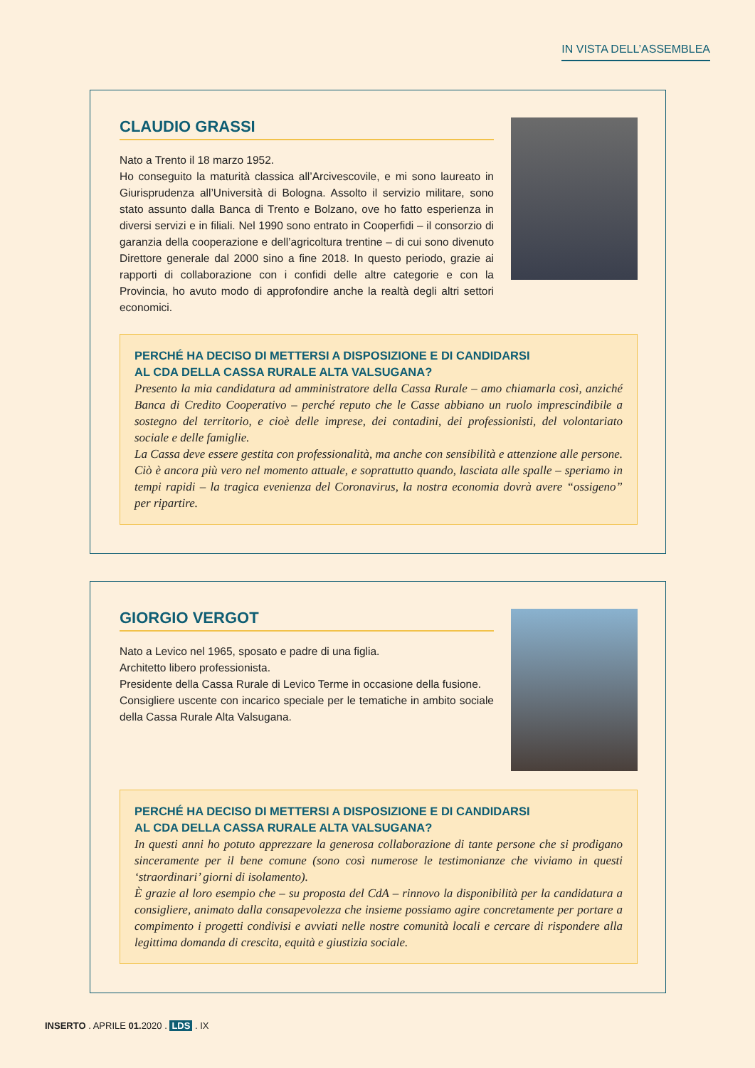IN VISTA DELL’ASSEMBLEA
CLAUDIO GRASSI
Nato a Trento il 18 marzo 1952.
Ho conseguito la maturità classica all’Arcivescovile, e mi sono laureato in Giurisprudenza all’Università di Bologna. Assolto il servizio militare, sono stato assunto dalla Banca di Trento e Bolzano, ove ho fatto esperienza in diversi servizi e in filiali. Nel 1990 sono entrato in Cooperfidi – il consorzio di garanzia della cooperazione e dell’agricoltura trentine – di cui sono divenuto Direttore generale dal 2000 sino a fine 2018. In questo periodo, grazie ai rapporti di collaborazione con i confidi delle altre categorie e con la Provincia, ho avuto modo di approfondire anche la realtà degli altri settori economici.
PERCHÉ HA DECISO DI METTERSI A DISPOSIZIONE E DI CANDIDARSI
AL CDA DELLA CASSA RURALE ALTA VALSUGANA?
Presento la mia candidatura ad amministratore della Cassa Rurale – amo chiamarla così, anziché Banca di Credito Cooperativo – perché reputo che le Casse abbiano un ruolo imprescindibile a sostegno del territorio, e cioè delle imprese, dei contadini, dei professionisti, del volontariato sociale e delle famiglie.
La Cassa deve essere gestita con professionalità, ma anche con sensibilità e attenzione alle persone. Ciò è ancora più vero nel momento attuale, e soprattutto quando, lasciata alle spalle – speriamo in tempi rapidi – la tragica evenienza del Coronavirus, la nostra economia dovrà avere “ossigeno” per ripartire.
GIORGIO VERGOT
Nato a Levico nel 1965, sposato e padre di una figlia.
Architetto libero professionista.
Presidente della Cassa Rurale di Levico Terme in occasione della fusione.
Consigliere uscente con incarico speciale per le tematiche in ambito sociale della Cassa Rurale Alta Valsugana.
PERCHÉ HA DECISO DI METTERSI A DISPOSIZIONE E DI CANDIDARSI
AL CDA DELLA CASSA RURALE ALTA VALSUGANA?
In questi anni ho potuto apprezzare la generosa collaborazione di tante persone che si prodigano sinceramente per il bene comune (sono così numerose le testimonianze che viviamo in questi ‘straordinari’ giorni di isolamento).
È grazie al loro esempio che – su proposta del CdA – rinnovo la disponibilità per la candidatura a consigliere, animato dalla consapevolezza che insieme possiamo agire concretamente per portare a compimento i progetti condivisi e avviati nelle nostre comunità locali e cercare di rispondere alla legittima domanda di crescita, equità e giustizia sociale.
INSERTO . APRILE 01. 2020 . LDS . IX